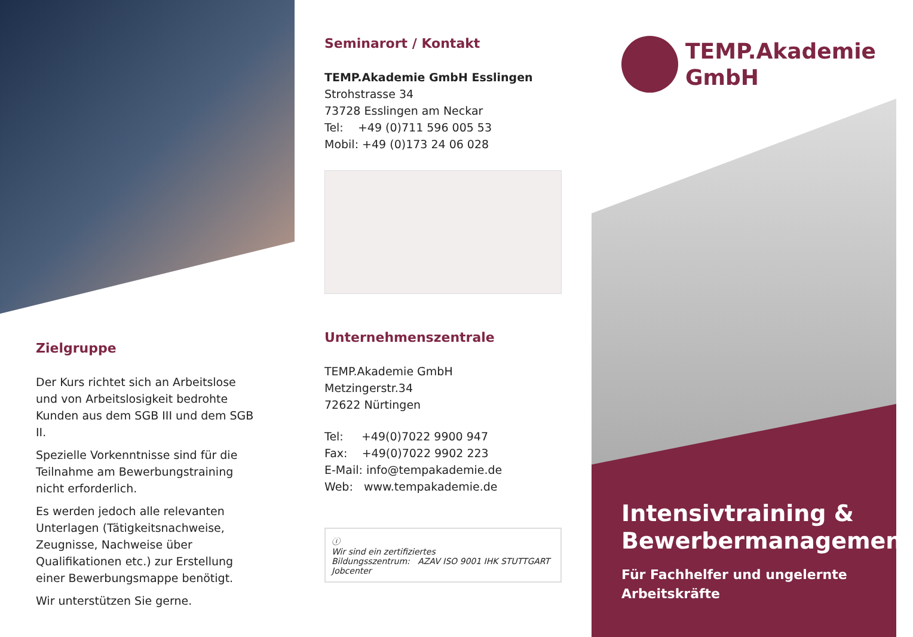Zielgruppe
Der Kurs richtet sich an Arbeitslose und von Arbeitslosigkeit bedrohte Kunden aus dem SGB III und dem SGB II.
Spezielle Vorkenntnisse sind für die Teilnahme am Bewerbungstraining nicht erforderlich.
Es werden jedoch alle relevanten Unterlagen (Tätigkeitsnachweise, Zeugnisse, Nachweise über Qualifikationen etc.) zur Erstellung einer Bewerbungsmappe benötigt.
Wir unterstützen Sie gerne.
Seminarort / Kontakt
TEMP.Akademie GmbH Esslingen
Strohstrasse 34
73728 Esslingen am Neckar
Tel: +49 (0)711 596 005 53
Mobil: +49 (0)173 24 06 028
Unternehmenszentrale
TEMP.Akademie GmbH
Metzingerstr.34
72622 Nürtingen
Tel: +49(0)7022 9900 947
Fax: +49(0)7022 9902 223
E-Mail: info@tempakademie.de
Web: www.tempakademie.de
ⓘ
Wir sind ein zertifiziertes
Bildungsszentrum: AZAV ISO 9001 IHK STUTTGART Jobcenter
TEMP.Akademie
GmbH
Intensivtraining & Bewerbermanagement
Für Fachhelfer und ungelernte Arbeitskräfte